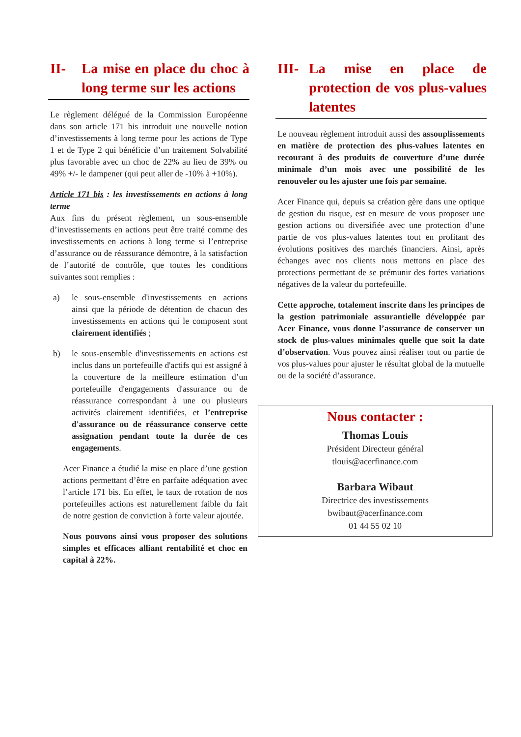II- La mise en place du choc à long terme sur les actions
Le règlement délégué de la Commission Européenne dans son article 171 bis introduit une nouvelle notion d’investissements à long terme pour les actions de Type 1 et de Type 2 qui bénéficie d’un traitement Solvabilité plus favorable avec un choc de 22% au lieu de 39% ou 49% +/- le dampener (qui peut aller de -10% à +10%).
Article 171 bis : les investissements en actions à long terme
Aux fins du présent règlement, un sous-ensemble d’investissements en actions peut être traité comme des investissements en actions à long terme si l’entreprise d’assurance ou de réassurance démontre, à la satisfaction de l’autorité de contrôle, que toutes les conditions suivantes sont remplies :
a) le sous-ensemble d'investissements en actions ainsi que la période de détention de chacun des investissements en actions qui le composent sont clairement identifiés ;
b) le sous-ensemble d'investissements en actions est inclus dans un portefeuille d'actifs qui est assigné à la couverture de la meilleure estimation d’un portefeuille d'engagements d'assurance ou de réassurance correspondant à une ou plusieurs activités clairement identifiées, et l’entreprise d'assurance ou de réassurance conserve cette assignation pendant toute la durée de ces engagements.
Acer Finance a étudié la mise en place d’une gestion actions permettant d’être en parfaite adéquation avec l’article 171 bis. En effet, le taux de rotation de nos portefeuilles actions est naturellement faible du fait de notre gestion de conviction à forte valeur ajoutée.
Nous pouvons ainsi vous proposer des solutions simples et efficaces alliant rentabilité et choc en capital à 22%.
III- La mise en place de protection de vos plus-values latentes
Le nouveau règlement introduit aussi des assouplissements en matière de protection des plus-values latentes en recourant à des produits de couverture d’une durée minimale d’un mois avec une possibilité de les renouveler ou les ajuster une fois par semaine.
Acer Finance qui, depuis sa création gère dans une optique de gestion du risque, est en mesure de vous proposer une gestion actions ou diversifiée avec une protection d’une partie de vos plus-values latentes tout en profitant des évolutions positives des marchés financiers. Ainsi, après échanges avec nos clients nous mettons en place des protections permettant de se prémunir des fortes variations négatives de la valeur du portefeuille.
Cette approche, totalement inscrite dans les principes de la gestion patrimoniale assurantielle développée par Acer Finance, vous donne l’assurance de conserver un stock de plus-values minimales quelle que soit la date d’observation. Vous pouvez ainsi réaliser tout ou partie de vos plus-values pour ajuster le résultat global de la mutuelle ou de la société d’assurance.
Nous contacter :
Thomas Louis
Président Directeur général
tlouis@acerfinance.com
Barbara Wibaut
Directrice des investissements
bwibaut@acerfinance.com
01 44 55 02 10